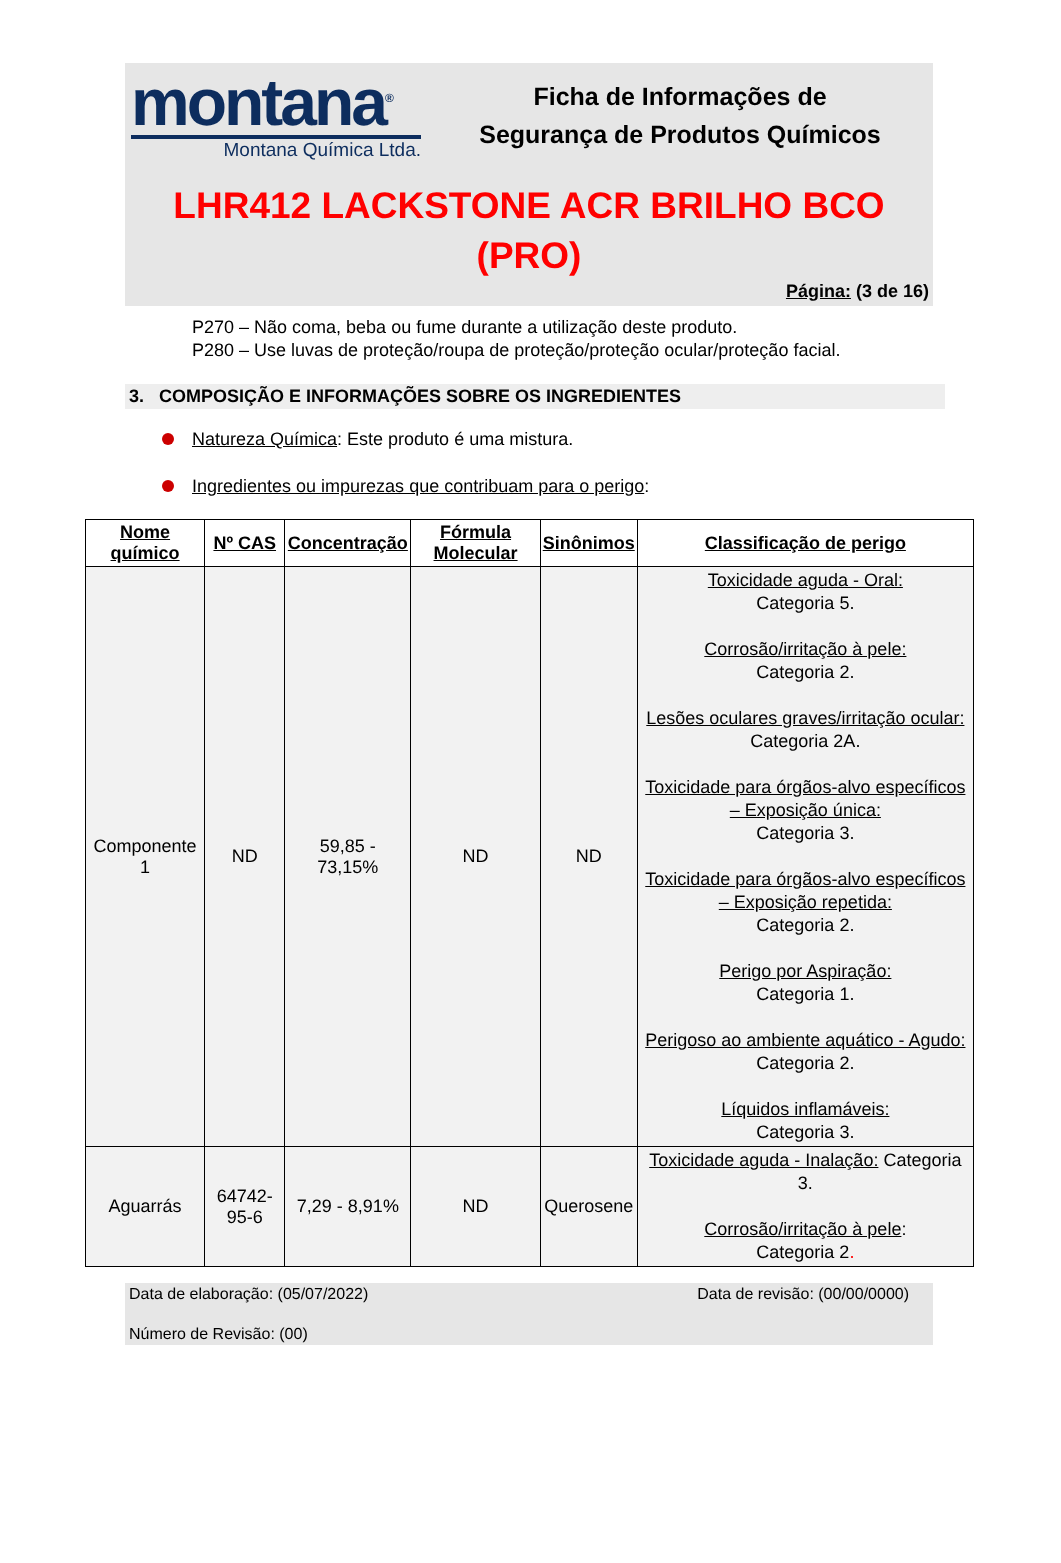montana<sup>®</sup>
Montana Química Ltda.
Ficha de Informações de
Segurança de Produtos Químicos
LHR412 LACKSTONE ACR BRILHO BCO
(PRO)
Página: (3 de 16)
P270 – Não coma, beba ou fume durante a utilização deste produto.
P280 – Use luvas de proteção/roupa de proteção/proteção ocular/proteção facial.
3. COMPOSIÇÃO E INFORMAÇÕES SOBRE OS INGREDIENTES
Natureza Química: Este produto é uma mistura.
Ingredientes ou impurezas que contribuam para o perigo:
| Nome químico | Nº CAS | Concentração | Fórmula Molecular | Sinônimos | Classificação de perigo |
| --- | --- | --- | --- | --- | --- |
| Componente 1 | ND | 59,85 - 73,15% | ND | ND | Toxicidade aguda - Oral: Categoria 5. Corrosão/irritação à pele: Categoria 2. Lesões oculares graves/irritação ocular: Categoria 2A. Toxicidade para órgãos-alvo específicos – Exposição única: Categoria 3. Toxicidade para órgãos-alvo específicos – Exposição repetida: Categoria 2. Perigo por Aspiração: Categoria 1. Perigoso ao ambiente aquático - Agudo: Categoria 2. Líquidos inflamáveis: Categoria 3. |
| Aguarrás | 64742-95-6 | 7,29 - 8,91% | ND | Querosene | Toxicidade aguda - Inalação: Categoria 3. Corrosão/irritação à pele : Categoria 2 . |
Data de elaboração: (05/07/2022) Data de revisão: (00/00/0000)
Número de Revisão: (00)